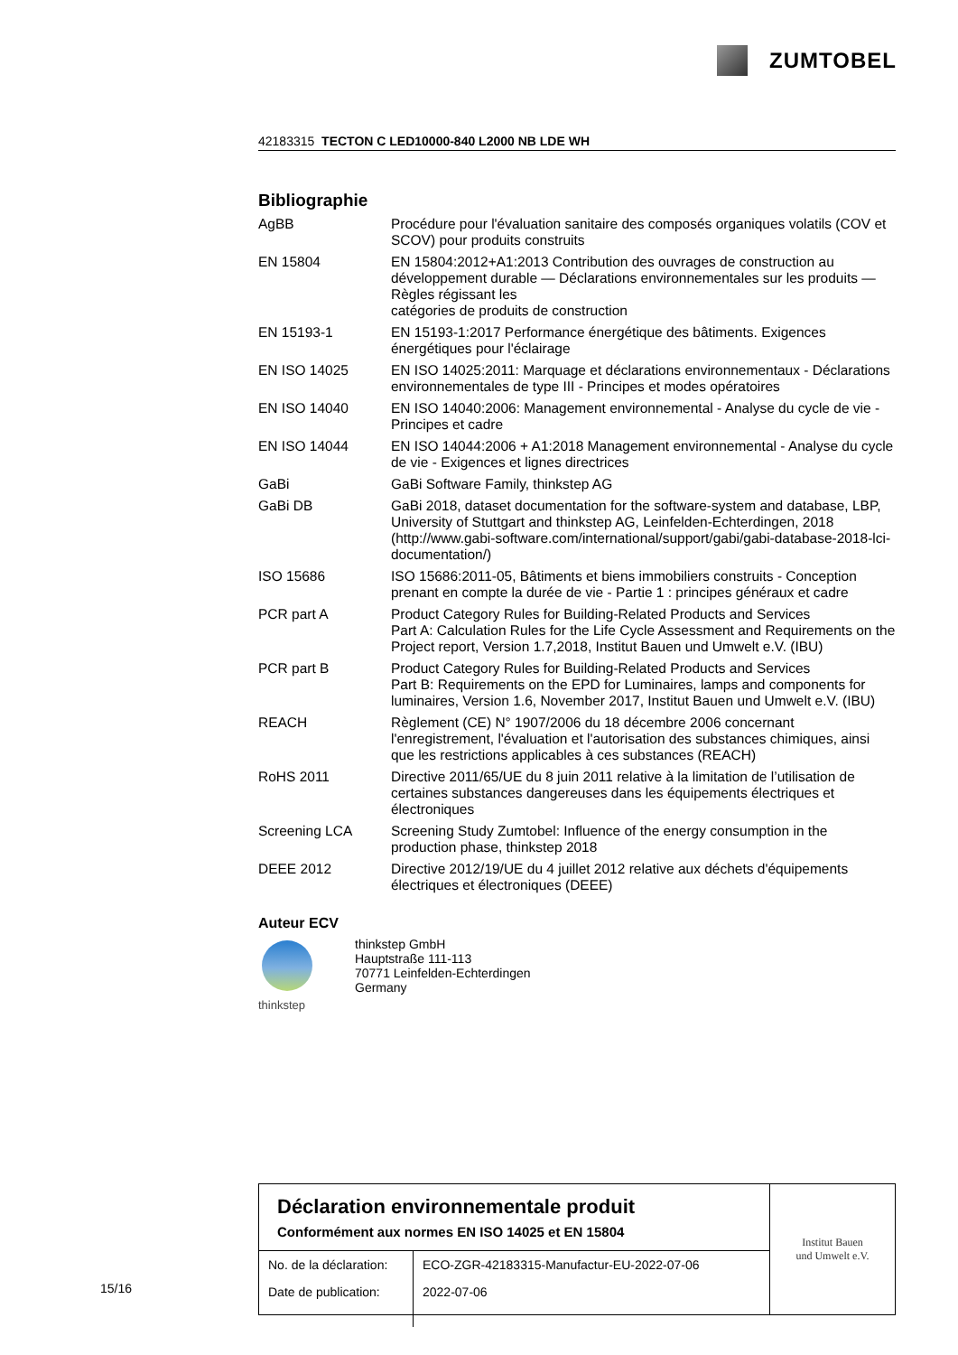ZUMTOBEL
42183315 TECTON C LED10000-840 L2000 NB LDE WH
Bibliographie
| AgBB | Procédure pour l'évaluation sanitaire des composés organiques volatils (COV et SCOV) pour produits construits |
| EN 15804 | EN 15804:2012+A1:2013 Contribution des ouvrages de construction au développement durable — Déclarations environnementales sur les produits — Règles régissant les catégories de produits de construction |
| EN 15193-1 | EN 15193-1:2017 Performance énergétique des bâtiments. Exigences énergétiques pour l'éclairage |
| EN ISO 14025 | EN ISO 14025:2011: Marquage et déclarations environnementaux - Déclarations environnementales de type III - Principes et modes opératoires |
| EN ISO 14040 | EN ISO 14040:2006: Management environnemental - Analyse du cycle de vie - Principes et cadre |
| EN ISO 14044 | EN ISO 14044:2006 + A1:2018 Management environnemental - Analyse du cycle de vie - Exigences et lignes directrices |
| GaBi | GaBi Software Family, thinkstep AG |
| GaBi DB | GaBi 2018, dataset documentation for the software-system and database, LBP, University of Stuttgart and thinkstep AG, Leinfelden-Echterdingen, 2018 (http://www.gabi-software.com/international/support/gabi/gabi-database-2018-lci-documentation/) |
| ISO 15686 | ISO 15686:2011-05, Bâtiments et biens immobiliers construits - Conception prenant en compte la durée de vie - Partie 1 : principes généraux et cadre |
| PCR part A | Product Category Rules for Building-Related Products and Services Part A: Calculation Rules for the Life Cycle Assessment and Requirements on the Project report, Version 1.7,2018, Institut Bauen und Umwelt e.V. (IBU) |
| PCR part B | Product Category Rules for Building-Related Products and Services Part B: Requirements on the EPD for Luminaires, lamps and components for luminaires, Version 1.6, November 2017, Institut Bauen und Umwelt e.V. (IBU) |
| REACH | Règlement (CE) N° 1907/2006 du 18 décembre 2006 concernant l'enregistrement, l'évaluation et l'autorisation des substances chimiques, ainsi que les restrictions applicables à ces substances (REACH) |
| RoHS 2011 | Directive 2011/65/UE du 8 juin 2011 relative à la limitation de l’utilisation de certaines substances dangereuses dans les équipements électriques et électroniques |
| Screening LCA | Screening Study Zumtobel: Influence of the energy consumption in the production phase, thinkstep 2018 |
| DEEE 2012 | Directive 2012/19/UE du 4 juillet 2012 relative aux déchets d'équipements électriques et électroniques (DEEE) |
Auteur ECV
thinkstep thinkstep GmbH
Hauptstraße 111-113
70771 Leinfelden-Echterdingen
Germany
Déclaration environnementale produit
Conformément aux normes EN ISO 14025 et EN 15804
| No. de la déclaration: | ECO-ZGR-42183315-Manufactur-EU-2022-07-06 |
| Date de publication: | 2022-07-06 |
Institut Bauen
und Umwelt e.V.
15/16